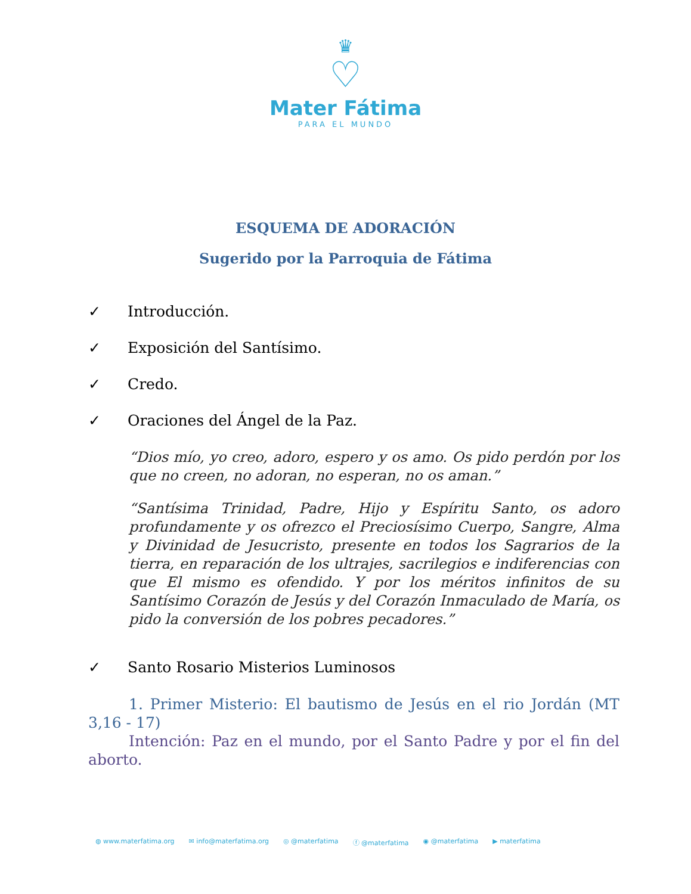♛
♡
Mater Fátima
PARA EL MUNDO
ESQUEMA DE ADORACIÓN
Sugerido por la Parroquia de Fátima
✓ Introducción.
✓ Exposición del Santísimo.
✓ Credo.
✓ Oraciones del Ángel de la Paz.
“Dios mío, yo creo, adoro, espero y os amo. Os pido perdón por los que no creen, no adoran, no esperan, no os aman.”
“Santísima Trinidad, Padre, Hijo y Espíritu Santo, os adoro profundamente y os ofrezco el Preciosísimo Cuerpo, Sangre, Alma y Divinidad de Jesucristo, presente en todos los Sagrarios de la tierra, en reparación de los ultrajes, sacrilegios e indiferencias con que El mismo es ofendido. Y por los méritos infinitos de su Santísimo Corazón de Jesús y del Corazón Inmaculado de María, os pido la conversión de los pobres pecadores.”
✓ Santo Rosario Misterios Luminosos
1. Primer Misterio: El bautismo de Jesús en el rio Jordán (MT 3,16 - 17)
Intención: Paz en el mundo, por el Santo Padre y por el fin del aborto.
◍ www.materfatima.org ✉ info@materfatima.org ◎ @materfatima ⓕ @materfatima ◉ @materfatima ▶ materfatima